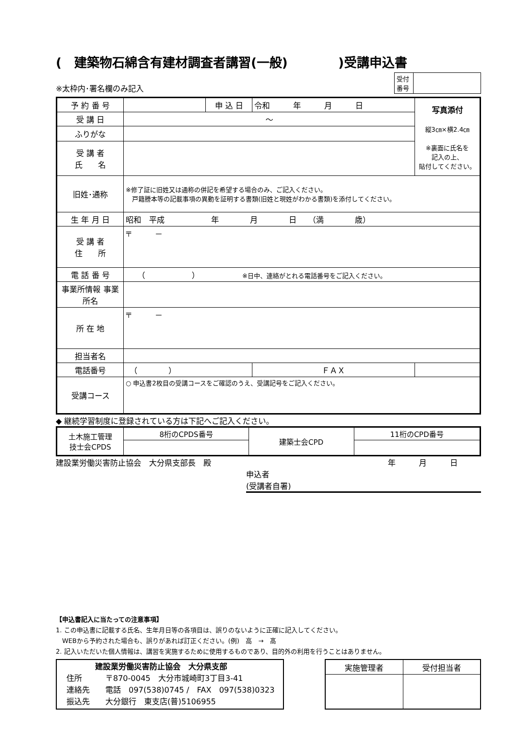(　建築物石綿含有建材調査者講習(一般)　　　　)受講申込書
※太枠内･署名欄のみ記入
| 受付 番号 | |
| 予 約 番 号 | | 申 込 日 | 令和 年 月 日 | | 写真添付 縦3㎝×横2.4㎝ ※裏面に氏名を 記入の上、 貼付してください。 |
| 受 講 日 | ～ | | | | |
| ふりがな | | | | | |
| 受 講 者 氏 名 | | | | | |
| 旧姓･通称 | ※修了証に旧姓又は通称の併記を希望する場合のみ、ご記入ください。 戸籍謄本等の記載事項の異動を証明する書類(旧姓と現姓がわかる書類)を添付してください。 | | | | |
| 生 年 月 日 | 昭和 平成 年 月 日 （満 歳） | | | | |
| 受 講 者 住 所 | 〒 － | | | | |
| 電 話 番 号 | （ ） ※日中、連絡がとれる電話番号をご記入ください。 | | | | |
| 事業所情報 事業所名 | | | | | |
| 所 在 地 | 〒 － | | | | |
| 担当者名 | | | | | |
| 電話番号 | （ ） | | ＦＡＸ | | |
| 受講コース | ○ 申込書2枚目の受講コースをご確認のうえ、受講記号をご記入ください。 | | | | |
◆ 継続学習制度に登録されている方は下記へご記入ください。
| 土木施工管理 技士会CPDS | 8桁のCPDS番号 | 建築士会CPD | 11桁のCPD番号 |
建設業労働災害防止協会　大分県支部長　殿 年　　　月　　　日　　　
申込者
(受講者自署)
【申込書記入に当たっての注意事項】
1. この申込書に記載する氏名、生年月日等の各項目は、誤りのないように正確に記入してください。
　WEBから予約された場合も、誤りがあれば訂正ください。(例)　高　→　髙
2. 記入いただいた個人情報は、講習を実施するために使用するものであり、目的外の利用を行うことはありません。
| 建設業労働災害防止協会 大分県支部 住所 〒870-0045 大分市城崎町3丁目3-41 連絡先 電話 097(538)0745 / FAX 097(538)0323 振込先 大分銀行 東支店(普)5106955 |
| 実施管理者 | 受付担当者 |